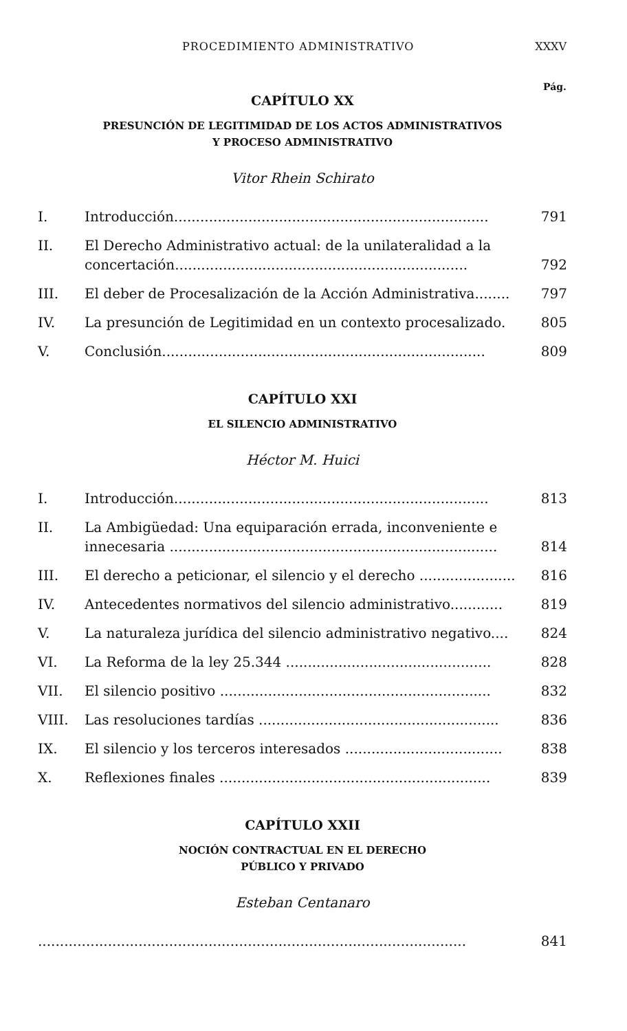PROCEDIMIENTO ADMINISTRATIVO XXXV
Pág.
CAPÍTULO XX
PRESUNCIÓN DE LEGITIMIDAD DE LOS ACTOS ADMINISTRATIVOS
Y PROCESO ADMINISTRATIVO
Vitor Rhein Schirato
I. Introducción........................................................................ 791
II. El Derecho Administrativo actual: de la unilateralidad a la concertación................................................................... 792
III. El deber de Procesalización de la Acción Administrativa........ 797
IV. La presunción de Legitimidad en un contexto procesalizado. 805
V. Conclusión.......................................................................... 809
CAPÍTULO XXI
EL SILENCIO ADMINISTRATIVO
Héctor M. Huici
I. Introducción........................................................................ 813
II. La Ambigüedad: Una equiparación errada, inconveniente e innecesaria ........................................................................... 814
III. El derecho a peticionar, el silencio y el derecho ...................... 816
IV. Antecedentes normativos del silencio administrativo............ 819
V. La naturaleza jurídica del silencio administrativo negativo.... 824
VI. La Reforma de la ley 25.344 ............................................... 828
VII. El silencio positivo .............................................................. 832
VIII. Las resoluciones tardías ....................................................... 836
IX. El silencio y los terceros interesados .................................... 838
X. Reflexiones finales .............................................................. 839
CAPÍTULO XXII
NOCIÓN CONTRACTUAL EN EL DERECHO
PÚBLICO Y PRIVADO
Esteban Centanaro
.................................................................................................. 841